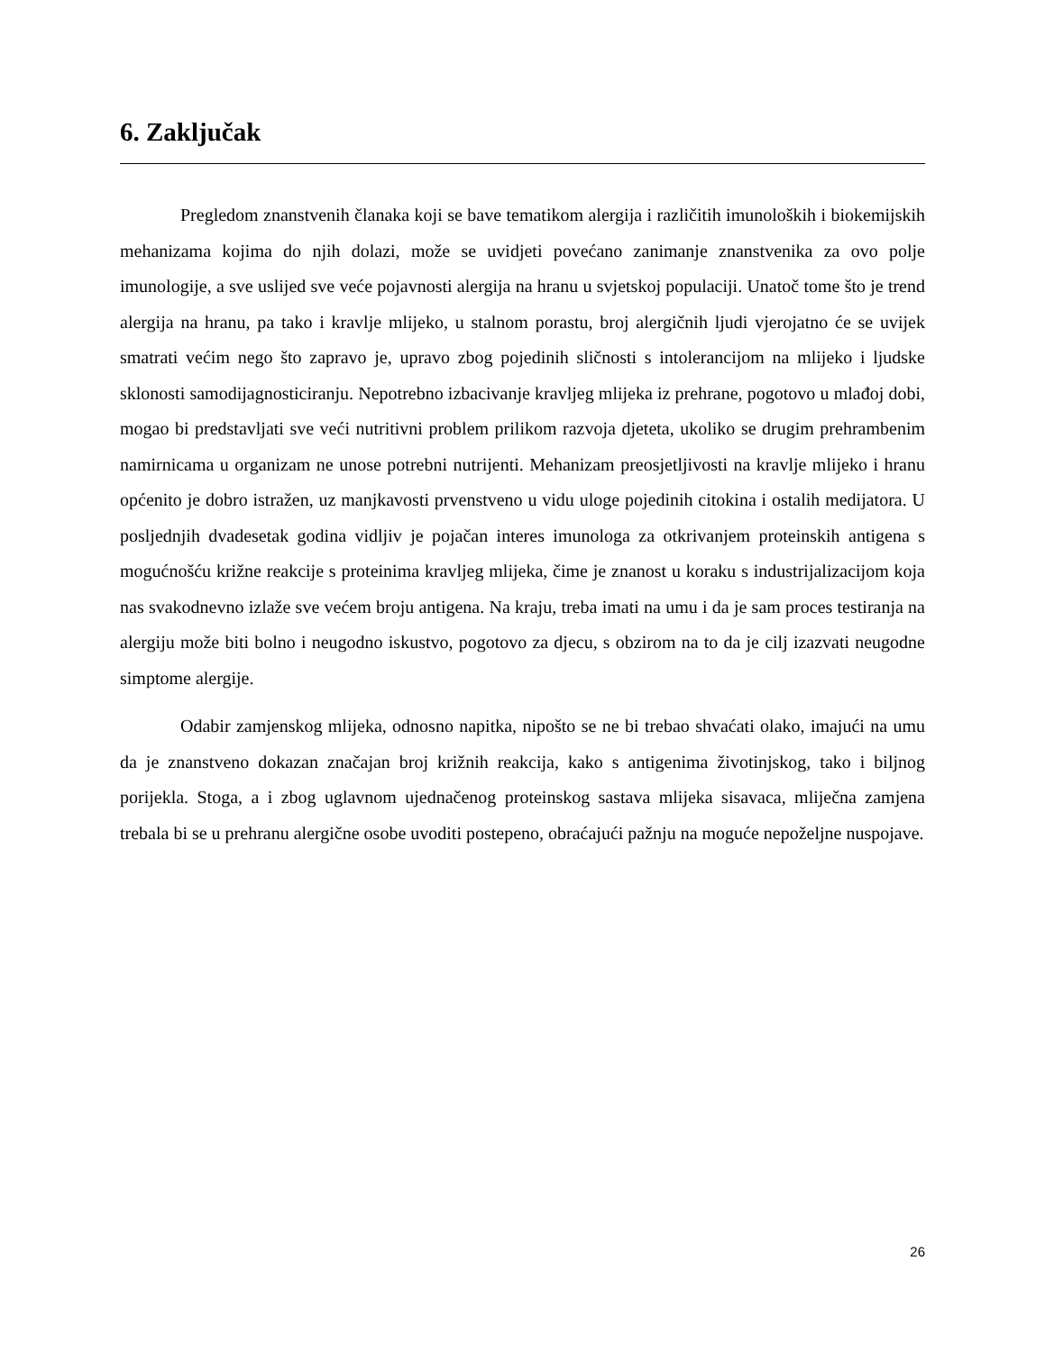6. Zaključak
Pregledom znanstvenih članaka koji se bave tematikom alergija i različitih imunoloških i biokemijskih mehanizama kojima do njih dolazi, može se uvidjeti povećano zanimanje znanstvenika za ovo polje imunologije, a sve uslijed sve veće pojavnosti alergija na hranu u svjetskoj populaciji. Unatoč tome što je trend alergija na hranu, pa tako i kravlje mlijeko, u stalnom porastu, broj alergičnih ljudi vjerojatno će se uvijek smatrati većim nego što zapravo je, upravo zbog pojedinih sličnosti s intolerancijom na mlijeko i ljudske sklonosti samodijagnosticiranju. Nepotrebno izbacivanje kravljeg mlijeka iz prehrane, pogotovo u mlađoj dobi, mogao bi predstavljati sve veći nutritivni problem prilikom razvoja djeteta, ukoliko se drugim prehrambenim namirnicama u organizam ne unose potrebni nutrijenti. Mehanizam preosjetljivosti na kravlje mlijeko i hranu općenito je dobro istražen, uz manjkavosti prvenstveno u vidu uloge pojedinih citokina i ostalih medijatora. U posljednjih dvadesetak godina vidljiv je pojačan interes imunologa za otkrivanjem proteinskih antigena s mogućnošću križne reakcije s proteinima kravljeg mlijeka, čime je znanost u koraku s industrijalizacijom koja nas svakodnevno izlaže sve većem broju antigena. Na kraju, treba imati na umu i da je sam proces testiranja na alergiju može biti bolno i neugodno iskustvo, pogotovo za djecu, s obzirom na to da je cilj izazvati neugodne simptome alergije.
Odabir zamjenskog mlijeka, odnosno napitka, nipošto se ne bi trebao shvaćati olako, imajući na umu da je znanstveno dokazan značajan broj križnih reakcija, kako s antigenima životinjskog, tako i biljnog porijekla. Stoga, a i zbog uglavnom ujednačenog proteinskog sastava mlijeka sisavaca, mliječna zamjena trebala bi se u prehranu alergične osobe uvoditi postepeno, obraćajući pažnju na moguće nepoželjne nuspojave.
26